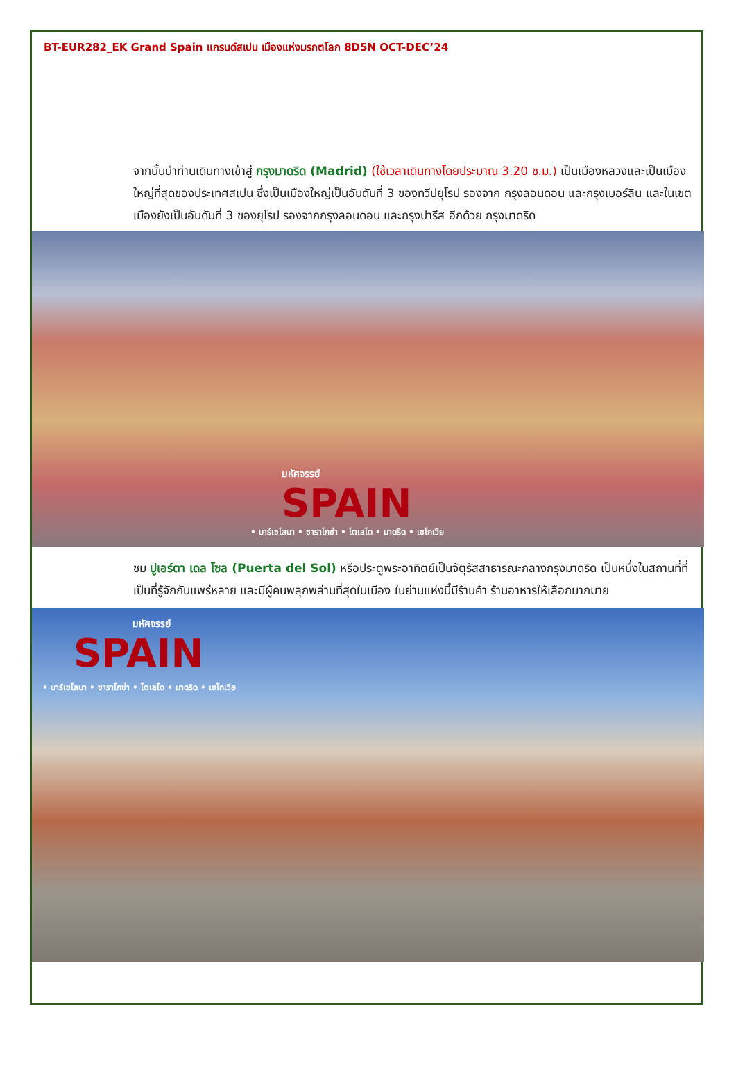BT-EUR282_EK Grand Spain แกรนด์สเปน เมืองแห่งมรกตโลก 8D5N OCT-DEC’24
จากนั้นนำท่านเดินทางเข้าสู่ กรุงมาดริด (Madrid) (ใช้เวลาเดินทางโดยประมาณ 3.20 ช.ม.) เป็นเมืองหลวงและเป็นเมืองใหญ่ที่สุดของประเทศสเปน ซึ่งเป็นเมืองใหญ่เป็นอันดับที่ 3 ของทวีปยุโรป รองจาก กรุงลอนดอน และกรุงเบอร์ลิน และในเขตเมืองยังเป็นอันดับที่ 3 ของยุโรป รองจากกรุงลอนดอน และกรุงปารีส อีกด้วย กรุงมาดริด
มหัศจรรย์
SPAIN
• บาร์เซโลนา • ซาราโกซ่า • โตเลโด • มาดริด • เซโกเวีย
ชม ปูเอร์ตา เดล โซล (Puerta del Sol) หรือประตูพระอาทิตย์เป็นจัตุรัสสาธารณะกลางกรุงมาดริด เป็นหนึ่งในสถานที่ที่เป็นที่รู้จักกันแพร่หลาย และมีผู้คนพลุกพล่านที่สุดในเมือง ในย่านแห่งนี้มีร้านค้า ร้านอาหารให้เลือกมากมาย
มหัศจรรย์
SPAIN
• บาร์เซโลนา • ซาราโกซ่า • โตเลโด • มาดริด • เซโกเวีย